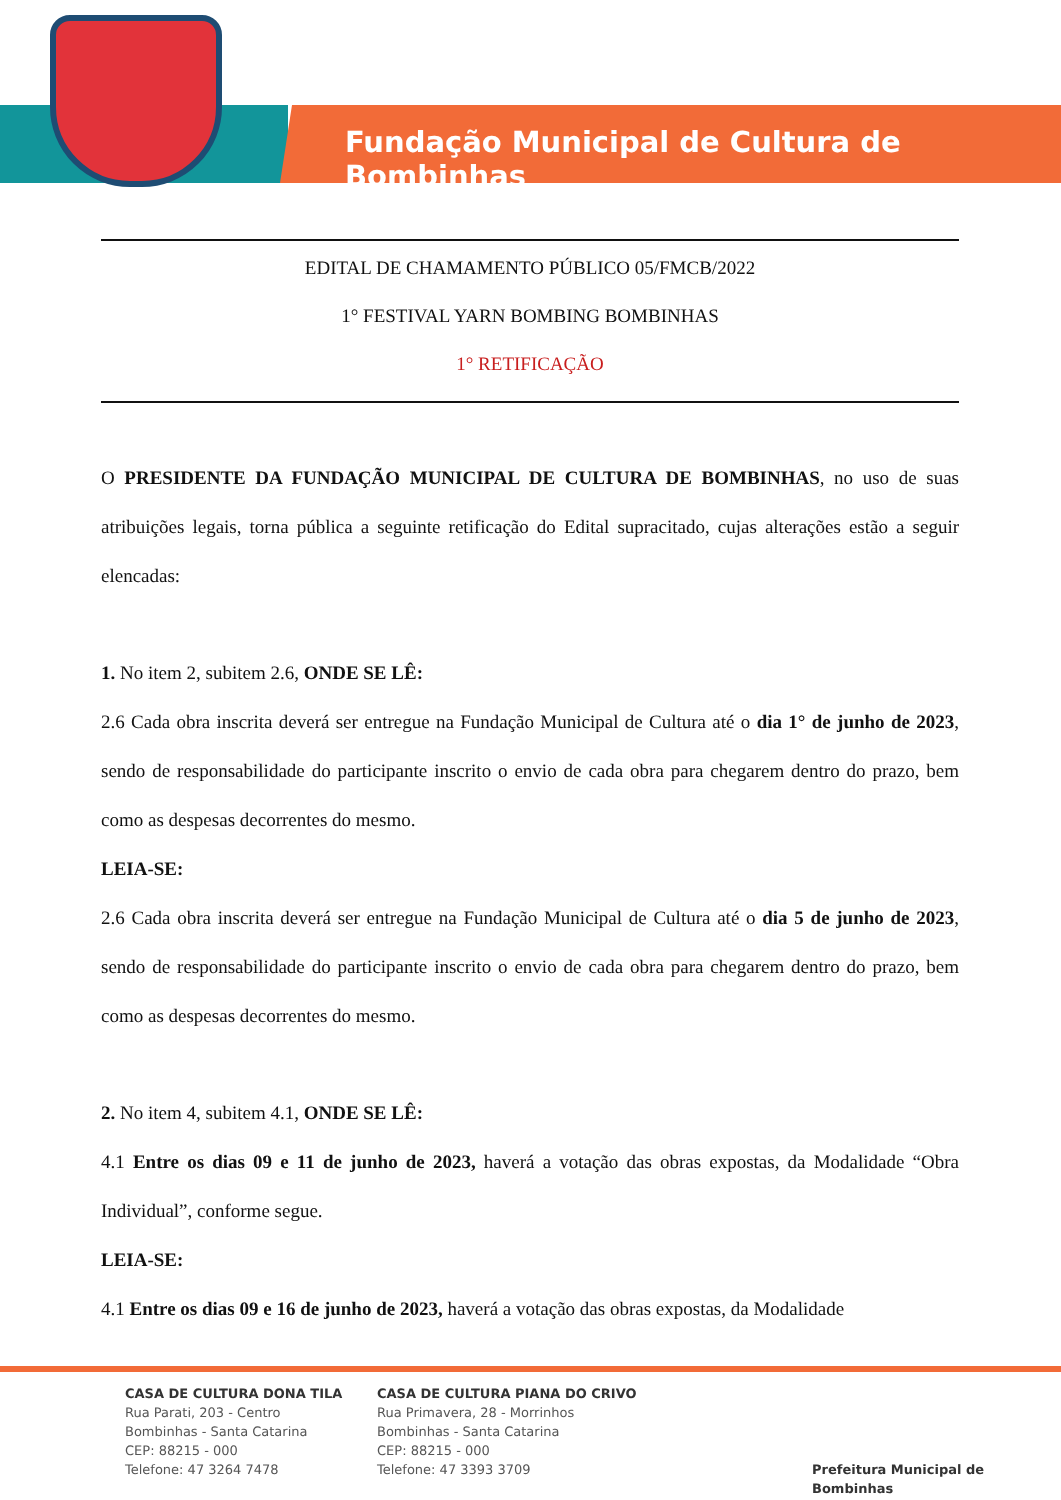Fundação Municipal de Cultura de Bombinhas
EDITAL DE CHAMAMENTO PÚBLICO 05/FMCB/2022
1° FESTIVAL YARN BOMBING BOMBINHAS
1° RETIFICAÇÃO
O PRESIDENTE DA FUNDAÇÃO MUNICIPAL DE CULTURA DE BOMBINHAS, no uso de suas atribuições legais, torna pública a seguinte retificação do Edital supracitado, cujas alterações estão a seguir elencadas:
1. No item 2, subitem 2.6, ONDE SE LÊ:
2.6 Cada obra inscrita deverá ser entregue na Fundação Municipal de Cultura até o dia 1° de junho de 2023, sendo de responsabilidade do participante inscrito o envio de cada obra para chegarem dentro do prazo, bem como as despesas decorrentes do mesmo.
LEIA-SE:
2.6 Cada obra inscrita deverá ser entregue na Fundação Municipal de Cultura até o dia 5 de junho de 2023, sendo de responsabilidade do participante inscrito o envio de cada obra para chegarem dentro do prazo, bem como as despesas decorrentes do mesmo.
2. No item 4, subitem 4.1, ONDE SE LÊ:
4.1 Entre os dias 09 e 11 de junho de 2023, haverá a votação das obras expostas, da Modalidade “Obra Individual”, conforme segue.
LEIA-SE:
4.1 Entre os dias 09 e 16 de junho de 2023, haverá a votação das obras expostas, da Modalidade
CASA DE CULTURA DONA TILA
Rua Parati, 203 - Centro
Bombinhas - Santa Catarina
CEP: 88215 - 000
Telefone: 47 3264 7478
CASA DE CULTURA PIANA DO CRIVO
Rua Primavera, 28 - Morrinhos
Bombinhas - Santa Catarina
CEP: 88215 - 000
Telefone: 47 3393 3709
Prefeitura Municipal de Bombinhas